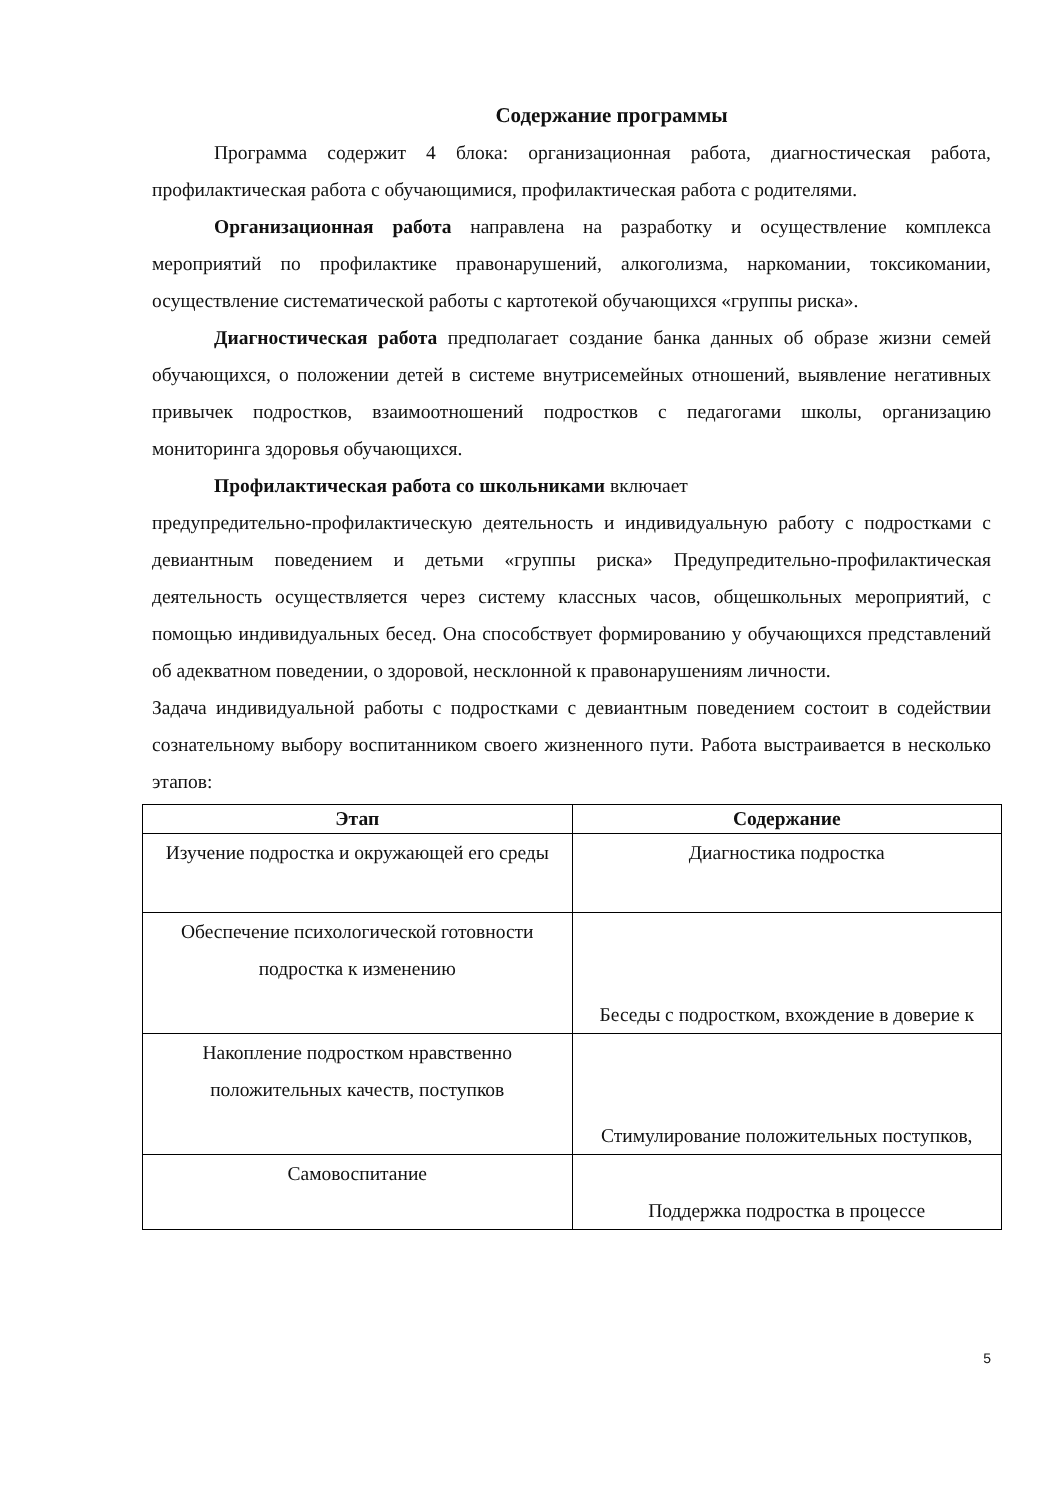Содержание программы
Программа содержит 4 блока: организационная работа, диагностическая работа, профилактическая работа с обучающимися, профилактическая работа с родителями.
Организационная работа направлена на разработку и осуществление комплекса мероприятий по профилактике правонарушений, алкоголизма, наркомании, токсикомании, осуществление систематической работы с картотекой обучающихся «группы риска».
Диагностическая работа предполагает создание банка данных об образе жизни семей обучающихся, о положении детей в системе внутрисемейных отношений, выявление негативных привычек подростков, взаимоотношений подростков с педагогами школы, организацию мониторинга здоровья обучающихся.
Профилактическая работа со школьниками включает
предупредительно-профилактическую деятельность и индивидуальную работу с подростками с девиантным поведением и детьми «группы риска» Предупредительно-профилактическая деятельность осуществляется через систему классных часов, общешкольных мероприятий, с помощью индивидуальных бесед. Она способствует формированию у обучающихся представлений об адекватном поведении, о здоровой, несклонной к правонарушениям личности.
Задача индивидуальной работы с подростками с девиантным поведением состоит в содействии сознательному выбору воспитанником своего жизненного пути. Работа выстраивается в несколько этапов:
| Этап | Содержание |
| --- | --- |
| Изучение подростка и окружающей его среды | Диагностика подростка |
| Обеспечение психологической готовности подростка к изменению | Беседы с подростком, вхождение в доверие к |
| Накопление подростком нравственно положительных качеств, поступков | Стимулирование положительных поступков, |
| Самовоспитание | Поддержка подростка в процессе |
5